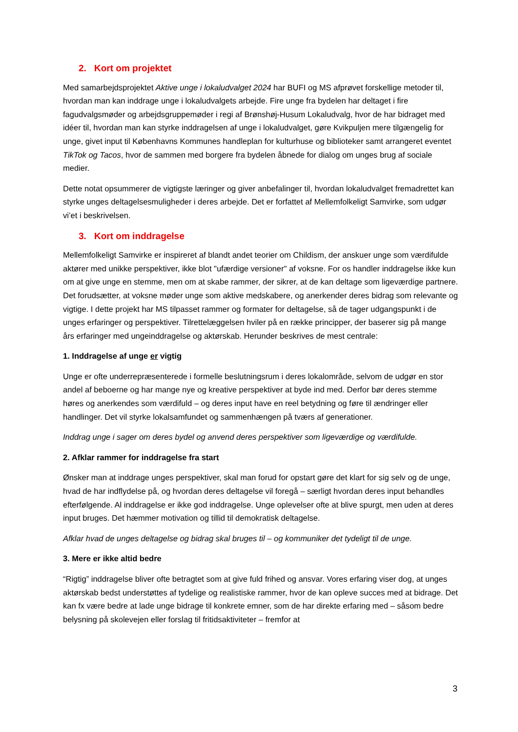2. Kort om projektet
Med samarbejdsprojektet Aktive unge i lokaludvalget 2024 har BUFI og MS afprøvet forskellige metoder til, hvordan man kan inddrage unge i lokaludvalgets arbejde. Fire unge fra bydelen har deltaget i fire fagudvalgsmøder og arbejdsgruppemøder i regi af Brønshøj-Husum Lokaludvalg, hvor de har bidraget med idéer til, hvordan man kan styrke inddragelsen af unge i lokaludvalget, gøre Kvikpuljen mere tilgængelig for unge, givet input til Københavns Kommunes handleplan for kulturhuse og biblioteker samt arrangeret eventet TikTok og Tacos, hvor de sammen med borgere fra bydelen åbnede for dialog om unges brug af sociale medier.
Dette notat opsummerer de vigtigste læringer og giver anbefalinger til, hvordan lokaludvalget fremadrettet kan styrke unges deltagelsesmuligheder i deres arbejde. Det er forfattet af Mellemfolkeligt Samvirke, som udgør vi’et i beskrivelsen.
3. Kort om inddragelse
Mellemfolkeligt Samvirke er inspireret af blandt andet teorier om Childism, der anskuer unge som værdifulde aktører med unikke perspektiver, ikke blot "ufærdige versioner" af voksne. For os handler inddragelse ikke kun om at give unge en stemme, men om at skabe rammer, der sikrer, at de kan deltage som ligeværdige partnere. Det forudsætter, at voksne møder unge som aktive medskabere, og anerkender deres bidrag som relevante og vigtige. I dette projekt har MS tilpasset rammer og formater for deltagelse, så de tager udgangspunkt i de unges erfaringer og perspektiver. Tilrettelæggelsen hviler på en række principper, der baserer sig på mange års erfaringer med ungeinddragelse og aktørskab. Herunder beskrives de mest centrale:
1. Inddragelse af unge er vigtig
Unge er ofte underrepræsenterede i formelle beslutningsrum i deres lokalområde, selvom de udgør en stor andel af beboerne og har mange nye og kreative perspektiver at byde ind med. Derfor bør deres stemme høres og anerkendes som værdifuld – og deres input have en reel betydning og føre til ændringer eller handlinger. Det vil styrke lokalsamfundet og sammenhængen på tværs af generationer.
Inddrag unge i sager om deres bydel og anvend deres perspektiver som ligeværdige og værdifulde.
2. Afklar rammer for inddragelse fra start
Ønsker man at inddrage unges perspektiver, skal man forud for opstart gøre det klart for sig selv og de unge, hvad de har indflydelse på, og hvordan deres deltagelse vil foregå – særligt hvordan deres input behandles efterfølgende. Al inddragelse er ikke god inddragelse. Unge oplevelser ofte at blive spurgt, men uden at deres input bruges. Det hæmmer motivation og tillid til demokratisk deltagelse.
Afklar hvad de unges deltagelse og bidrag skal bruges til – og kommuniker det tydeligt til de unge.
3. Mere er ikke altid bedre
“Rigtig” inddragelse bliver ofte betragtet som at give fuld frihed og ansvar. Vores erfaring viser dog, at unges aktørskab bedst understøttes af tydelige og realistiske rammer, hvor de kan opleve succes med at bidrage. Det kan fx være bedre at lade unge bidrage til konkrete emner, som de har direkte erfaring med – såsom bedre belysning på skolevejen eller forslag til fritidsaktiviteter – fremfor at
3